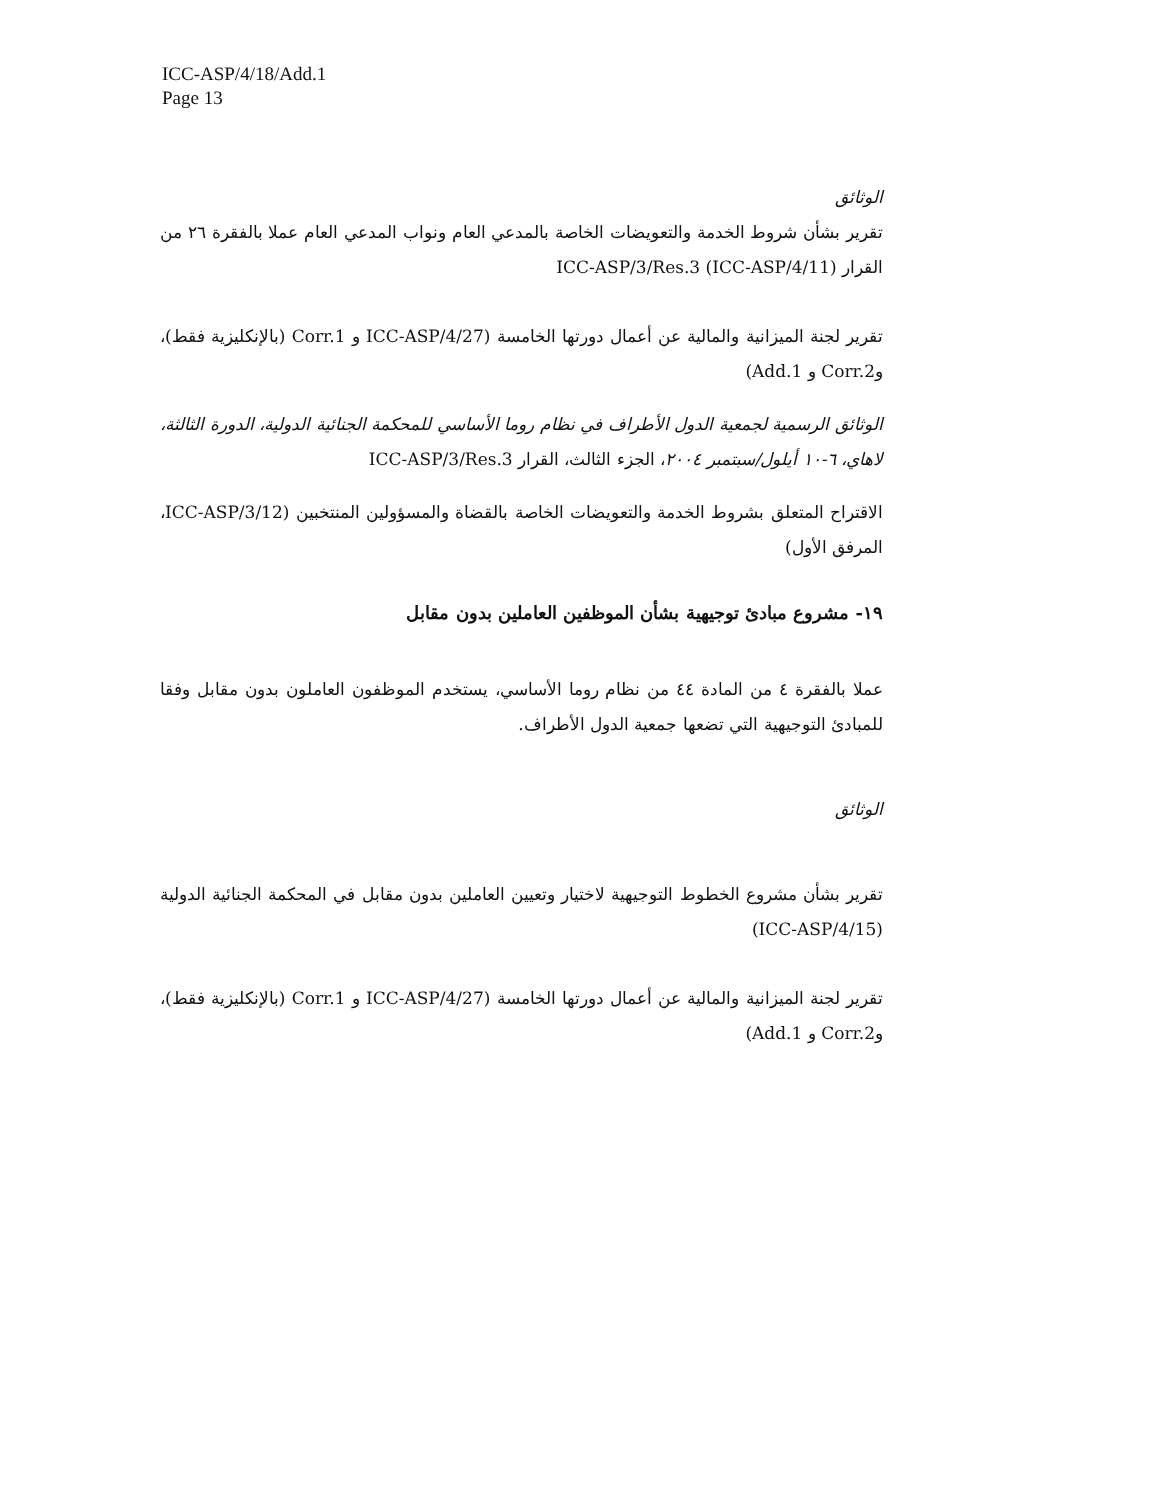ICC-ASP/4/18/Add.1
Page 13
الوثائق
تقرير بشأن شروط الخدمة والتعويضات الخاصة بالمدعي العام ونواب المدعي العام عملا بالفقرة ٢٦ من القرار ICC-ASP/3/Res.3 (ICC-ASP/4/11)
تقرير لجنة الميزانية والمالية عن أعمال دورتها الخامسة (ICC-ASP/4/27 و Corr.1 (بالإنكليزية فقط)، وCorr.2 و Add.1)
الوثائق الرسمية لجمعية الدول الأطراف في نظام روما الأساسي للمحكمة الجنائية الدولية، الدورة الثالثة، لاهاي، ٦-١٠ أيلول/سبتمبر ٢٠٠٤، الجزء الثالث، القرار ICC-ASP/3/Res.3
الاقتراح المتعلق بشروط الخدمة والتعويضات الخاصة بالقضاة والمسؤولين المنتخبين (ICC-ASP/3/12، المرفق الأول)
١٩- مشروع مبادئ توجيهية بشأن الموظفين العاملين بدون مقابل
عملا بالفقرة ٤ من المادة ٤٤ من نظام روما الأساسي، يستخدم الموظفون العاملون بدون مقابل وفقا للمبادئ التوجيهية التي تضعها جمعية الدول الأطراف.
الوثائق
تقرير بشأن مشروع الخطوط التوجيهية لاختيار وتعيين العاملين بدون مقابل في المحكمة الجنائية الدولية (ICC-ASP/4/15)
تقرير لجنة الميزانية والمالية عن أعمال دورتها الخامسة (ICC-ASP/4/27 و Corr.1 (بالإنكليزية فقط)، وCorr.2 و Add.1)